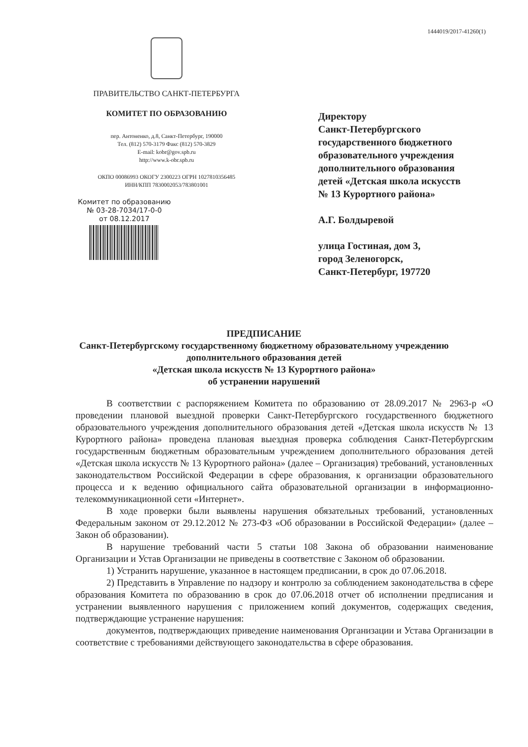1444019/2017-41260(1)
ПРАВИТЕЛЬСТВО САНКТ-ПЕТЕРБУРГА
КОМИТЕТ ПО ОБРАЗОВАНИЮ
пер. Антоненко, д.8, Санкт-Петербург, 190000
Тел. (812) 570-3179 Факс (812) 570-3829
E-mail: kobr@gov.spb.ru
http://www.k-obr.spb.ru
ОКПО 00086993 ОКОГУ 2300223 ОГРН 1027810356485
ИНН/КПП 7830002053/783801001
Комитет по образованию
№ 03-28-7034/17-0-0
от 08.12.2017
Директору
Санкт-Петербургского
государственного бюджетного
образовательного учреждения
дополнительного образования
детей «Детская школа искусств
№ 13 Курортного района»
А.Г. Болдыревой
улица Гостиная, дом 3,
город Зеленогорск,
Санкт-Петербург, 197720
ПРЕДПИСАНИЕ
Санкт-Петербургскому государственному бюджетному образовательному учреждению
дополнительного образования детей
«Детская школа искусств № 13 Курортного района»
об устранении нарушений
В соответствии с распоряжением Комитета по образованию от 28.09.2017 № 2963-р «О проведении плановой выездной проверки Санкт-Петербургского государственного бюджетного образовательного учреждения дополнительного образования детей «Детская школа искусств № 13 Курортного района» проведена плановая выездная проверка соблюдения Санкт-Петербургским государственным бюджетным образовательным учреждением дополнительного образования детей «Детская школа искусств № 13 Курортного района» (далее – Организация) требований, установленных законодательством Российской Федерации в сфере образования, к организации образовательного процесса и к ведению официального сайта образовательной организации в информационно-телекоммуникационной сети «Интернет».
В ходе проверки были выявлены нарушения обязательных требований, установленных Федеральным законом от 29.12.2012 № 273-ФЗ «Об образовании в Российской Федерации» (далее – Закон об образовании).
В нарушение требований части 5 статьи 108 Закона об образовании наименование Организации и Устав Организации не приведены в соответствие с Законом об образовании.
1) Устранить нарушение, указанное в настоящем предписании, в срок до 07.06.2018.
2) Представить в Управление по надзору и контролю за соблюдением законодательства в сфере образования Комитета по образованию в срок до 07.06.2018 отчет об исполнении предписания и устранении выявленного нарушения с приложением копий документов, содержащих сведения, подтверждающие устранение нарушения:
документов, подтверждающих приведение наименования Организации и Устава Организации в соответствие с требованиями действующего законодательства в сфере образования.